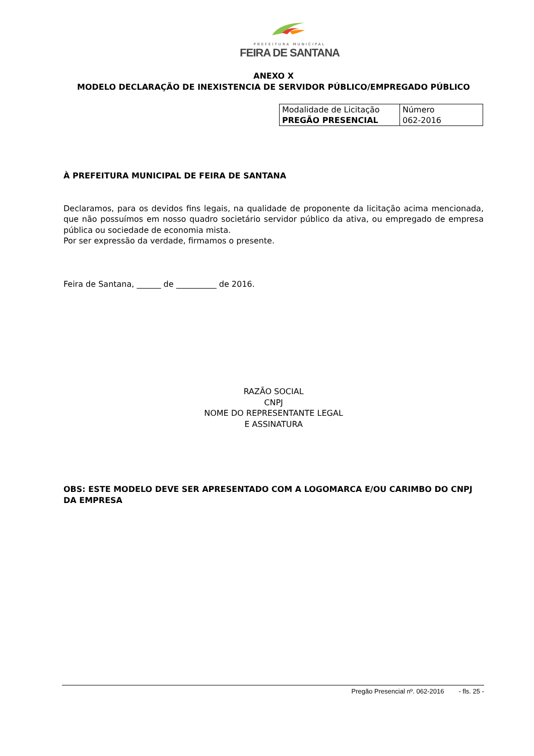PREFEITURA MUNICIPAL
FEIRA DE SANTANA
ANEXO X
MODELO DECLARAÇÃO DE INEXISTENCIA DE SERVIDOR PÚBLICO/EMPREGADO PÚBLICO
| Modalidade de Licitação PREGÃO PRESENCIAL | Número 062-2016 |
À PREFEITURA MUNICIPAL DE FEIRA DE SANTANA
Declaramos, para os devidos fins legais, na qualidade de proponente da licitação acima mencionada, que não possuímos em nosso quadro societário servidor público da ativa, ou empregado de empresa pública ou sociedade de economia mista.
Por ser expressão da verdade, firmamos o presente.
Feira de Santana, ______ de __________ de 2016.
RAZÃO SOCIAL
CNPJ
NOME DO REPRESENTANTE LEGAL
E ASSINATURA
OBS: ESTE MODELO DEVE SER APRESENTADO COM A LOGOMARCA E/OU CARIMBO DO CNPJ DA EMPRESA
Pregão Presencial nº. 062-2016 - fls. 25 -